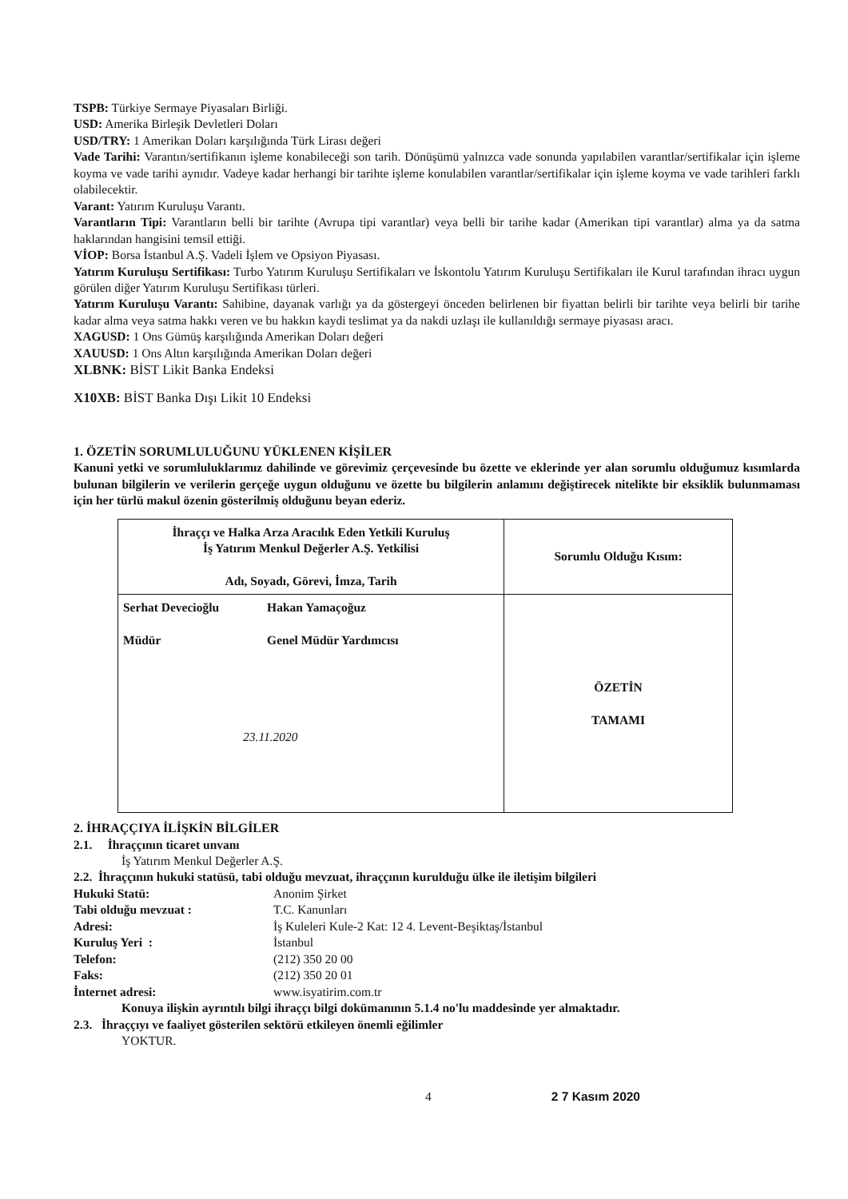TSPB: Türkiye Sermaye Piyasaları Birliği.
USD: Amerika Birleşik Devletleri Doları
USD/TRY: 1 Amerikan Doları karşılığında Türk Lirası değeri
Vade Tarihi: Varantın/sertifikanın işleme konabileceği son tarih. Dönüşümü yalnızca vade sonunda yapılabilen varantlar/sertifikalar için işleme koyma ve vade tarihi aynıdır. Vadeye kadar herhangi bir tarihte işleme konulabilen varantlar/sertifikalar için işleme koyma ve vade tarihleri farklı olabilecektir.
Varant: Yatırım Kuruluşu Varantı.
Varantların Tipi: Varantların belli bir tarihte (Avrupa tipi varantlar) veya belli bir tarihe kadar (Amerikan tipi varantlar) alma ya da satma haklarından hangisini temsil ettiği.
VİOP: Borsa İstanbul A.Ş. Vadeli İşlem ve Opsiyon Piyasası.
Yatırım Kuruluşu Sertifikası: Turbo Yatırım Kuruluşu Sertifikaları ve İskontolu Yatırım Kuruluşu Sertifikaları ile Kurul tarafından ihracı uygun görülen diğer Yatırım Kuruluşu Sertifikası türleri.
Yatırım Kuruluşu Varantı: Sahibine, dayanak varlığı ya da göstergeyi önceden belirlenen bir fiyattan belirli bir tarihte veya belirli bir tarihe kadar alma veya satma hakkı veren ve bu hakkın kaydi teslimat ya da nakdi uzlaşı ile kullanıldığı sermaye piyasası aracı.
XAGUSD: 1 Ons Gümüş karşılığında Amerikan Doları değeri
XAUUSD: 1 Ons Altın karşılığında Amerikan Doları değeri
XLBNK: BİST Likit Banka Endeksi
X10XB: BİST Banka Dışı Likit 10 Endeksi
1. ÖZETİN SORUMLULUĞUNU YÜKLENEN KİŞİLER
Kanuni yetki ve sorumluluklarımız dahilinde ve görevimiz çerçevesinde bu özette ve eklerinde yer alan sorumlu olduğumuz kısımlarda bulunan bilgilerin ve verilerin gerçeğe uygun olduğunu ve özette bu bilgilerin anlamını değiştirecek nitelikte bir eksiklik bulunmaması için her türlü makul özenin gösterilmiş olduğunu beyan ederiz.
| İhraççı ve Halka Arza Aracılık Eden Yetkili Kuruluş İş Yatırım Menkul Değerler A.Ş. Yetkilisi Adı, Soyadı, Görevi, İmza, Tarih | Sorumlu Olduğu Kısım: |
| Serhat Devecioğlu Müdür Hakan Yamaçoğuz Genel Müdür Yardımcısı 23.11.2020 | ÖZETİN TAMAMI |
2. İHRAÇÇIYA İLİŞKİN BİLGİLER
2.1. İhraççının ticaret unvanı
İş Yatırım Menkul Değerler A.Ş.
2.2. İhraççının hukuki statüsü, tabi olduğu mevzuat, ihraççının kurulduğu ülke ile iletişim bilgileri
Hukuki Statü: Anonim Şirket Tabi olduğu mevzuat : T.C. Kanunları Adresi: İş Kuleleri Kule-2 Kat: 12 4. Levent-Beşiktaş/İstanbul Kuruluş Yeri : İstanbul Telefon: (212) 350 20 00 Faks: (212) 350 20 01 İnternet adresi: www.isyatirim.com.tr
Konuya ilişkin ayrıntılı bilgi ihraççı bilgi dokümanının 5.1.4 no'lu maddesinde yer almaktadır.
2.3. İhraççıyı ve faaliyet gösterilen sektörü etkileyen önemli eğilimler
YOKTUR.
4 2 7 Kasım 2020